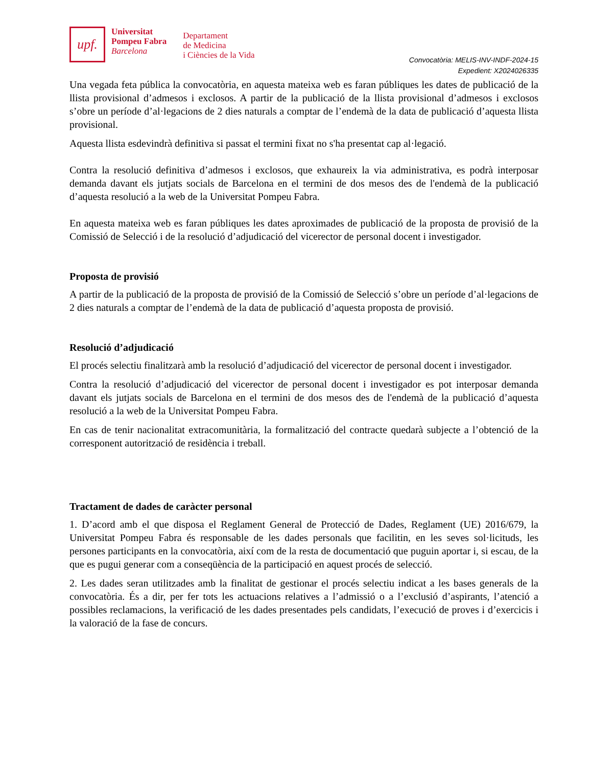upf.
Universitat
Pompeu Fabra
Barcelona
Departament
de Medicina
i Ciències de la Vida
Convocatòria: MELIS-INV-INDF-2024-15
Expedient: X2024026335
Una vegada feta pública la convocatòria, en aquesta mateixa web es faran públiques les dates de publicació de la llista provisional d’admesos i exclosos. A partir de la publicació de la llista provisional d’admesos i exclosos s’obre un període d’al·legacions de 2 dies naturals a comptar de l’endemà de la data de publicació d’aquesta llista provisional.
Aquesta llista esdevindrà definitiva si passat el termini fixat no s'ha presentat cap al·legació.
Contra la resolució definitiva d’admesos i exclosos, que exhaureix la via administrativa, es podrà interposar demanda davant els jutjats socials de Barcelona en el termini de dos mesos des de l'endemà de la publicació d’aquesta resolució a la web de la Universitat Pompeu Fabra.
En aquesta mateixa web es faran públiques les dates aproximades de publicació de la proposta de provisió de la Comissió de Selecció i de la resolució d’adjudicació del vicerector de personal docent i investigador.
Proposta de provisió
A partir de la publicació de la proposta de provisió de la Comissió de Selecció s’obre un període d’al·legacions de 2 dies naturals a comptar de l’endemà de la data de publicació d’aquesta proposta de provisió.
Resolució d’adjudicació
El procés selectiu finalitzarà amb la resolució d’adjudicació del vicerector de personal docent i investigador.
Contra la resolució d’adjudicació del vicerector de personal docent i investigador es pot interposar demanda davant els jutjats socials de Barcelona en el termini de dos mesos des de l'endemà de la publicació d’aquesta resolució a la web de la Universitat Pompeu Fabra.
En cas de tenir nacionalitat extracomunitària, la formalització del contracte quedarà subjecte a l’obtenció de la corresponent autorització de residència i treball.
Tractament de dades de caràcter personal
1. D’acord amb el que disposa el Reglament General de Protecció de Dades, Reglament (UE) 2016/679, la Universitat Pompeu Fabra és responsable de les dades personals que facilitin, en les seves sol·licituds, les persones participants en la convocatòria, així com de la resta de documentació que puguin aportar i, si escau, de la que es pugui generar com a conseqüència de la participació en aquest procés de selecció.
2. Les dades seran utilitzades amb la finalitat de gestionar el procés selectiu indicat a les bases generals de la convocatòria. És a dir, per fer tots les actuacions relatives a l’admissió o a l’exclusió d’aspirants, l’atenció a possibles reclamacions, la verificació de les dades presentades pels candidats, l’execució de proves i d’exercicis i la valoració de la fase de concurs.